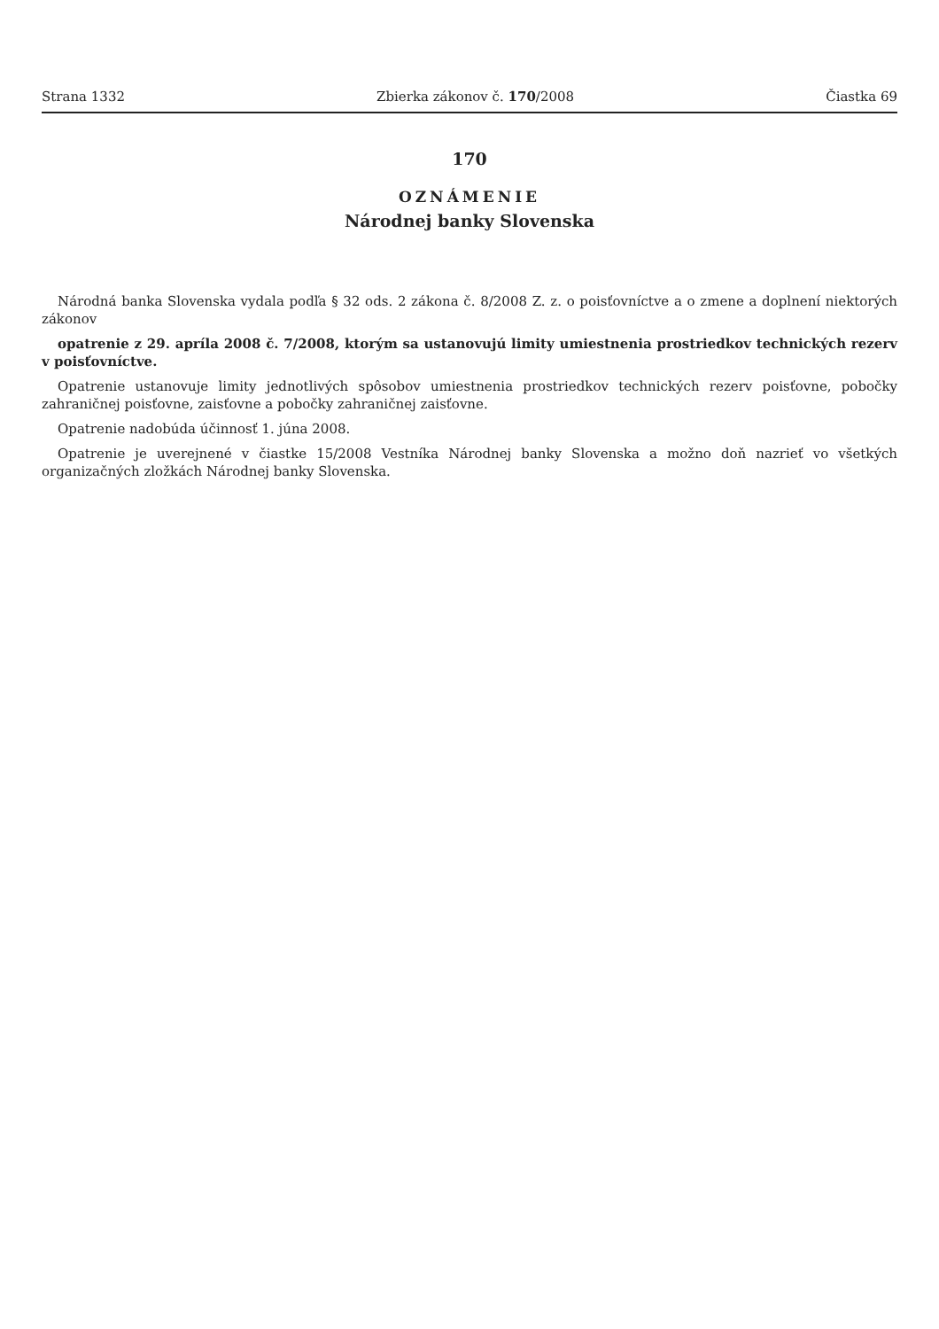Strana 1332 Zbierka zákonov č. 170/2008 Čiastka 69
170
OZNÁMENIE
Národnej banky Slovenska
Národná banka Slovenska vydala podľa § 32 ods. 2 zákona č. 8/2008 Z. z. o poisťovníctve a o zmene a doplnení niektorých zákonov
opatrenie z 29. apríla 2008 č. 7/2008, ktorým sa ustanovujú limity umiestnenia prostriedkov technických rezerv v poisťovníctve.
Opatrenie ustanovuje limity jednotlivých spôsobov umiestnenia prostriedkov technických rezerv poisťovne, pobočky zahraničnej poisťovne, zaisťovne a pobočky zahraničnej zaisťovne.
Opatrenie nadobúda účinnosť 1. júna 2008.
Opatrenie je uverejnené v čiastke 15/2008 Vestníka Národnej banky Slovenska a možno doň nazrieť vo všetkých organizačných zložkách Národnej banky Slovenska.